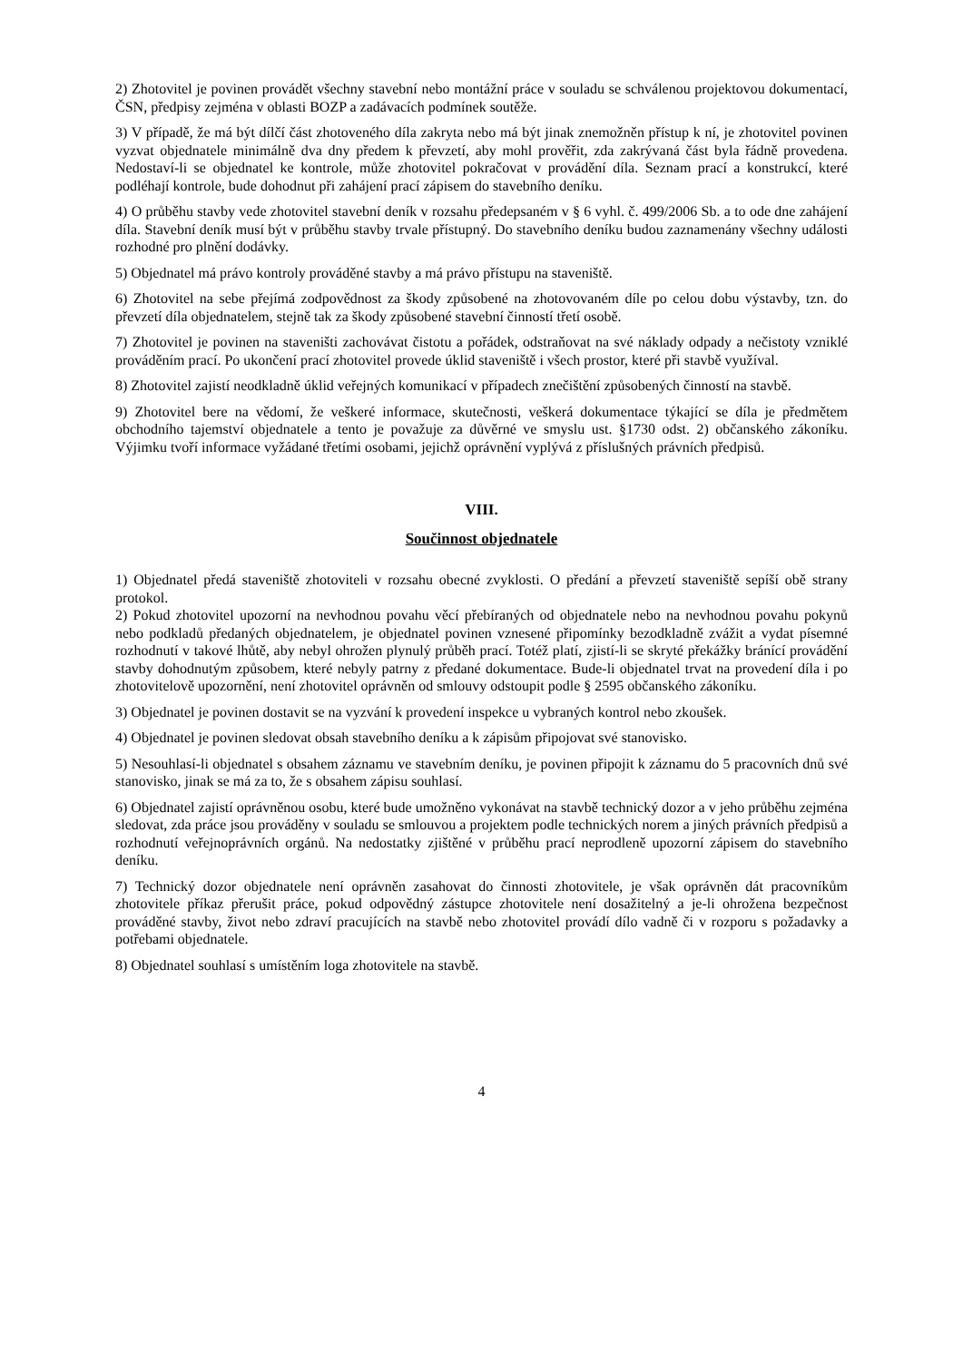2) Zhotovitel je povinen provádět všechny stavební nebo montážní práce v souladu se schválenou projektovou dokumentací, ČSN, předpisy zejména v oblasti BOZP a zadávacích podmínek soutěže.
3) V případě, že má být dílčí část zhotoveného díla zakryta nebo má být jinak znemožněn přístup k ní, je zhotovitel povinen vyzvat objednatele minimálně dva dny předem k převzetí, aby mohl prověřit, zda zakrývaná část byla řádně provedena. Nedostaví-li se objednatel ke kontrole, může zhotovitel pokračovat v provádění díla. Seznam prací a konstrukcí, které podléhají kontrole, bude dohodnut při zahájení prací zápisem do stavebního deníku.
4) O průběhu stavby vede zhotovitel stavební deník v rozsahu předepsaném v § 6 vyhl. č. 499/2006 Sb. a to ode dne zahájení díla. Stavební deník musí být v průběhu stavby trvale přístupný. Do stavebního deníku budou zaznamenány všechny události rozhodné pro plnění dodávky.
5) Objednatel má právo kontroly prováděné stavby a má právo přístupu na staveniště.
6) Zhotovitel na sebe přejímá zodpovědnost za škody způsobené na zhotovovaném díle po celou dobu výstavby, tzn. do převzetí díla objednatelem, stejně tak za škody způsobené stavební činností třetí osobě.
7) Zhotovitel je povinen na staveništi zachovávat čistotu a pořádek, odstraňovat na své náklady odpady a nečistoty vzniklé prováděním prací. Po ukončení prací zhotovitel provede úklid staveniště i všech prostor, které při stavbě využíval.
8) Zhotovitel zajistí neodkladně úklid veřejných komunikací v případech znečištění způsobených činností na stavbě.
9) Zhotovitel bere na vědomí, že veškeré informace, skutečnosti, veškerá dokumentace týkající se díla je předmětem obchodního tajemství objednatele a tento je považuje za důvěrné ve smyslu ust. §1730 odst. 2) občanského zákoníku. Výjimku tvoří informace vyžádané třetími osobami, jejichž oprávnění vyplývá z příslušných právních předpisů.
VIII.
Součinnost objednatele
1) Objednatel předá staveniště zhotoviteli v rozsahu obecné zvyklosti. O předání a převzetí staveniště sepíší obě strany protokol.
2) Pokud zhotovitel upozorní na nevhodnou povahu věcí přebíraných od objednatele nebo na nevhodnou povahu pokynů nebo podkladů předaných objednatelem, je objednatel povinen vznesené připomínky bezodkladně zvážit a vydat písemné rozhodnutí v takové lhůtě, aby nebyl ohrožen plynulý průběh prací. Totéž platí, zjistí-li se skryté překážky bránící provádění stavby dohodnutým způsobem, které nebyly patrny z předané dokumentace. Bude-li objednatel trvat na provedení díla i po zhotovitelově upozornění, není zhotovitel oprávněn od smlouvy odstoupit podle § 2595 občanského zákoníku.
3) Objednatel je povinen dostavit se na vyzvání k provedení inspekce u vybraných kontrol nebo zkoušek.
4) Objednatel je povinen sledovat obsah stavebního deníku a k zápisům připojovat své stanovisko.
5) Nesouhlasí-li objednatel s obsahem záznamu ve stavebním deníku, je povinen připojit k záznamu do 5 pracovních dnů své stanovisko, jinak se má za to, že s obsahem zápisu souhlasí.
6) Objednatel zajistí oprávněnou osobu, které bude umožněno vykonávat na stavbě technický dozor a v jeho průběhu zejména sledovat, zda práce jsou prováděny v souladu se smlouvou a projektem podle technických norem a jiných právních předpisů a rozhodnutí veřejnoprávních orgánů. Na nedostatky zjištěné v průběhu prací neprodleně upozorní zápisem do stavebního deníku.
7) Technický dozor objednatele není oprávněn zasahovat do činnosti zhotovitele, je však oprávněn dát pracovníkům zhotovitele příkaz přerušit práce, pokud odpovědný zástupce zhotovitele není dosažitelný a je-li ohrožena bezpečnost prováděné stavby, život nebo zdraví pracujících na stavbě nebo zhotovitel provádí dílo vadně či v rozporu s požadavky a potřebami objednatele.
8) Objednatel souhlasí s umístěním loga zhotovitele na stavbě.
4